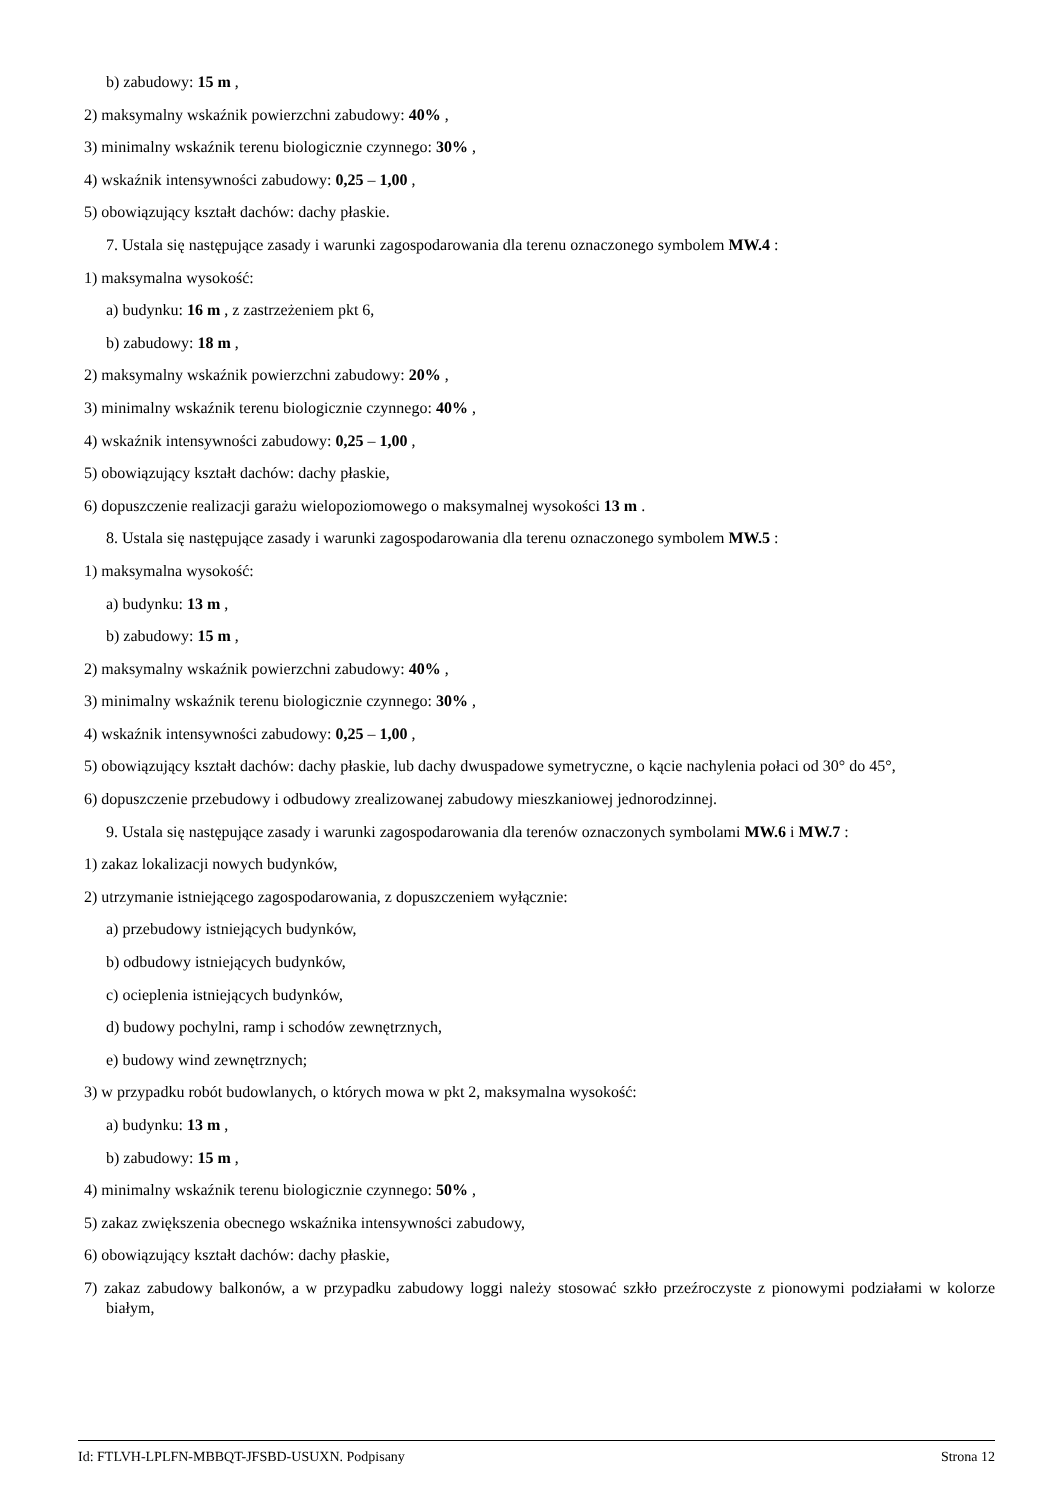b) zabudowy: 15 m ,
2) maksymalny wskaźnik powierzchni zabudowy: 40% ,
3) minimalny wskaźnik terenu biologicznie czynnego: 30% ,
4) wskaźnik intensywności zabudowy: 0,25 – 1,00 ,
5) obowiązujący kształt dachów: dachy płaskie.
7. Ustala się następujące zasady i warunki zagospodarowania dla terenu oznaczonego symbolem MW.4 :
1) maksymalna wysokość:
a) budynku: 16 m , z zastrzeżeniem pkt 6,
b) zabudowy: 18 m ,
2) maksymalny wskaźnik powierzchni zabudowy: 20% ,
3) minimalny wskaźnik terenu biologicznie czynnego: 40% ,
4) wskaźnik intensywności zabudowy: 0,25 – 1,00 ,
5) obowiązujący kształt dachów: dachy płaskie,
6) dopuszczenie realizacji garażu wielopoziomowego o maksymalnej wysokości 13 m .
8. Ustala się następujące zasady i warunki zagospodarowania dla terenu oznaczonego symbolem MW.5 :
1) maksymalna wysokość:
a) budynku: 13 m ,
b) zabudowy: 15 m ,
2) maksymalny wskaźnik powierzchni zabudowy: 40% ,
3) minimalny wskaźnik terenu biologicznie czynnego: 30% ,
4) wskaźnik intensywności zabudowy: 0,25 – 1,00 ,
5) obowiązujący kształt dachów: dachy płaskie, lub dachy dwuspadowe symetryczne, o kącie nachylenia połaci od 30° do 45°,
6) dopuszczenie przebudowy i odbudowy zrealizowanej zabudowy mieszkaniowej jednorodzinnej.
9. Ustala się następujące zasady i warunki zagospodarowania dla terenów oznaczonych symbolami MW.6 i MW.7 :
1) zakaz lokalizacji nowych budynków,
2) utrzymanie istniejącego zagospodarowania, z dopuszczeniem wyłącznie:
a) przebudowy istniejących budynków,
b) odbudowy istniejących budynków,
c) ocieplenia istniejących budynków,
d) budowy pochylni, ramp i schodów zewnętrznych,
e) budowy wind zewnętrznych;
3) w przypadku robót budowlanych, o których mowa w pkt 2, maksymalna wysokość:
a) budynku: 13 m ,
b) zabudowy: 15 m ,
4) minimalny wskaźnik terenu biologicznie czynnego: 50% ,
5) zakaz zwiększenia obecnego wskaźnika intensywności zabudowy,
6) obowiązujący kształt dachów: dachy płaskie,
7) zakaz zabudowy balkonów, a w przypadku zabudowy loggi należy stosować szkło przeźroczyste z pionowymi podziałami w kolorze białym,
Id: FTLVH-LPLFN-MBBQT-JFSBD-USUXN. Podpisany Strona 12